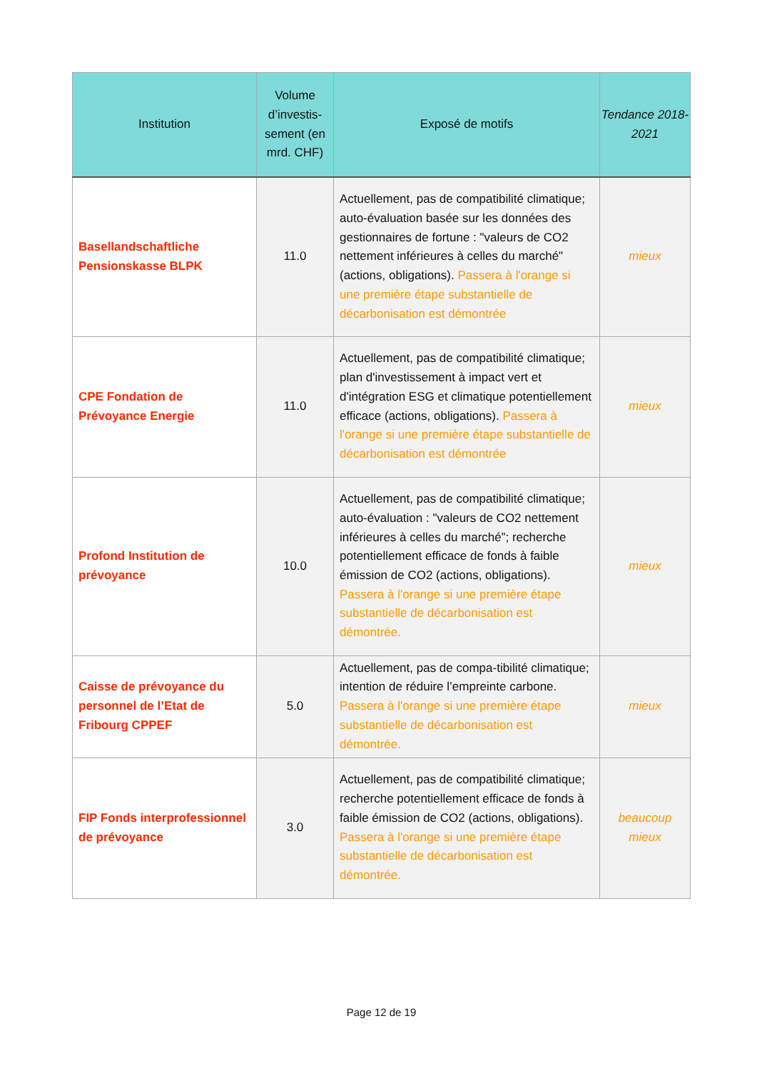| Institution | Volume d’investis-sement (en mrd. CHF) | Exposé de motifs | Tendance 2018-2021 |
| --- | --- | --- | --- |
| Basellandschaftliche Pensionskasse BLPK | 11.0 | Actuellement, pas de compatibilité climatique; auto-évaluation basée sur les données des gestionnaires de fortune : "valeurs de CO2 nettement inférieures à celles du marché" (actions, obligations). Passera à l'orange si une première étape substantielle de décarbonisation est démontrée | mieux |
| CPE Fondation de Prévoyance Energie | 11.0 | Actuellement, pas de compatibilité climatique; plan d'investissement à impact vert et d'intégration ESG et climatique potentiellement efficace (actions, obligations). Passera à l'orange si une première étape substantielle de décarbonisation est démontrée | mieux |
| Profond Institution de prévoyance | 10.0 | Actuellement, pas de compatibilité climatique; auto-évaluation : "valeurs de CO2 nettement inférieures à celles du marché”; recherche potentiellement efficace de fonds à faible émission de CO2 (actions, obligations). Passera à l'orange si une première étape substantielle de décarbonisation est démontrée. | mieux |
| Caisse de prévoyance du personnel de l’Etat de Fribourg CPPEF | 5.0 | Actuellement, pas de compa-tibilité climatique; intention de réduire l’empreinte carbone. Passera à l'orange si une première étape substantielle de décarbonisation est démontrée. | mieux |
| FIP Fonds interprofessionnel de prévoyance | 3.0 | Actuellement, pas de compatibilité climatique; recherche potentiellement efficace de fonds à faible émission de CO2 (actions, obligations). Passera à l'orange si une première étape substantielle de décarbonisation est démontrée. | beaucoup mieux |
Page 12 de 19